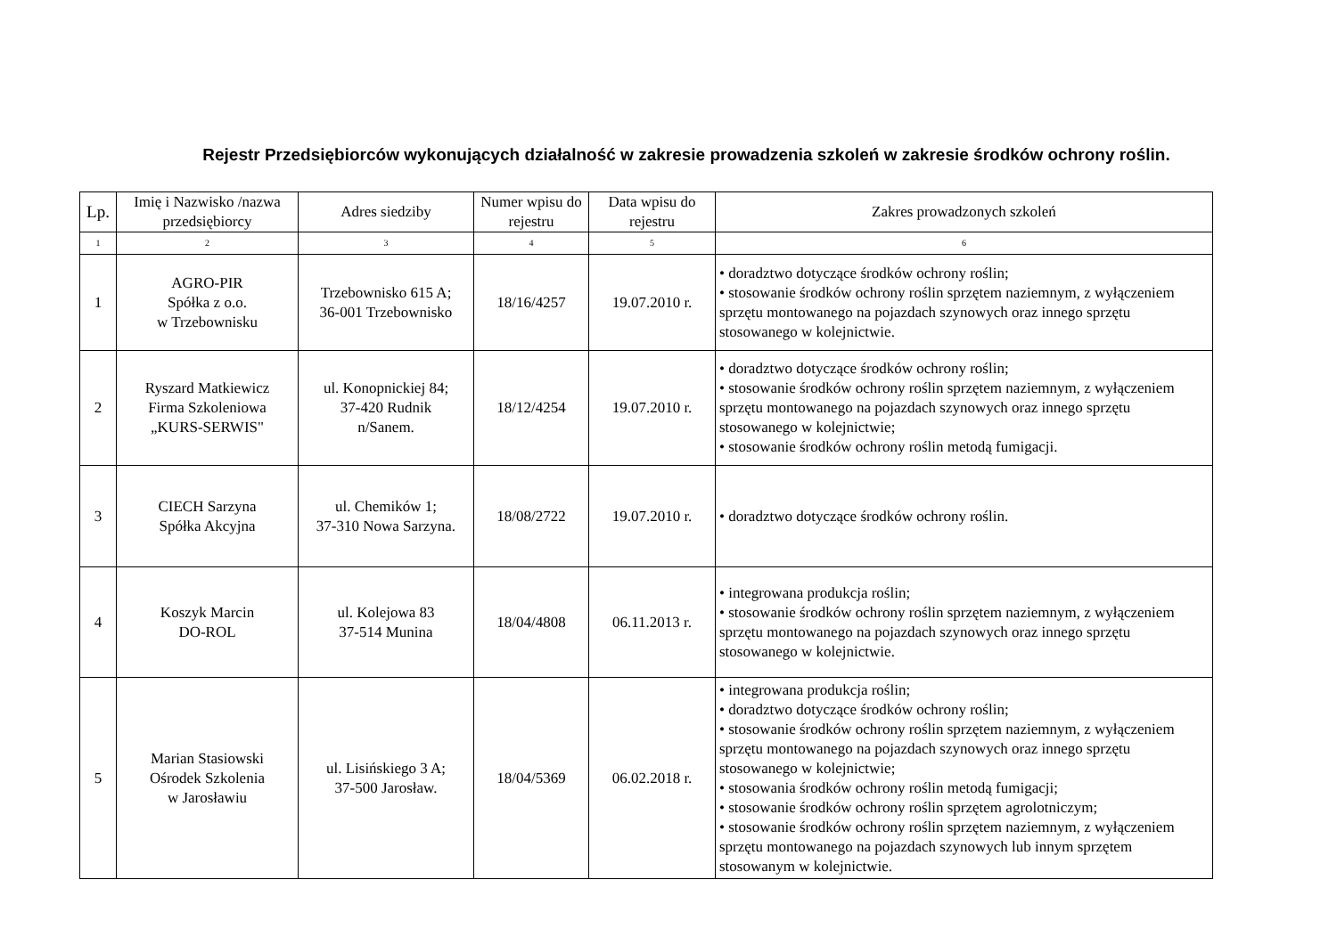Rejestr Przedsiębiorców wykonujących działalność w zakresie prowadzenia szkoleń w zakresie środków ochrony roślin.
| Lp. | Imię i Nazwisko /nazwa przedsiębiorcy | Adres siedziby | Numer wpisu do rejestru | Data wpisu do rejestru | Zakres prowadzonych szkoleń |
| --- | --- | --- | --- | --- | --- |
| 1 | 2 | 3 | 4 | 5 | 6 |
| 1 | AGRO-PIR Spółka z o.o. w Trzebownisku | Trzebownisko 615 A; 36-001 Trzebownisko | 18/16/4257 | 19.07.2010 r. | • doradztwo dotyczące środków ochrony roślin; • stosowanie środków ochrony roślin sprzętem naziemnym, z wyłączeniem sprzętu montowanego na pojazdach szynowych oraz innego sprzętu stosowanego w kolejnictwie. |
| 2 | Ryszard Matkiewicz Firma Szkoleniowa „KURS-SERWIS" | ul. Konopnickiej 84; 37-420 Rudnik n/Sanem. | 18/12/4254 | 19.07.2010 r. | • doradztwo dotyczące środków ochrony roślin; • stosowanie środków ochrony roślin sprzętem naziemnym, z wyłączeniem sprzętu montowanego na pojazdach szynowych oraz innego sprzętu stosowanego w kolejnictwie; • stosowanie środków ochrony roślin metodą fumigacji. |
| 3 | CIECH Sarzyna Spółka Akcyjna | ul. Chemików 1; 37-310 Nowa Sarzyna. | 18/08/2722 | 19.07.2010 r. | • doradztwo dotyczące środków ochrony roślin. |
| 4 | Koszyk Marcin DO-ROL | ul. Kolejowa 83 37-514 Munina | 18/04/4808 | 06.11.2013 r. | • integrowana produkcja roślin; • stosowanie środków ochrony roślin sprzętem naziemnym, z wyłączeniem sprzętu montowanego na pojazdach szynowych oraz innego sprzętu stosowanego w kolejnictwie. |
| 5 | Marian Stasiowski Ośrodek Szkolenia w Jarosławiu | ul. Lisińskiego 3 A; 37-500 Jarosław. | 18/04/5369 | 06.02.2018 r. | • integrowana produkcja roślin; • doradztwo dotyczące środków ochrony roślin; • stosowanie środków ochrony roślin sprzętem naziemnym, z wyłączeniem sprzętu montowanego na pojazdach szynowych oraz innego sprzętu stosowanego w kolejnictwie; • stosowania środków ochrony roślin metodą fumigacji; • stosowanie środków ochrony roślin sprzętem agrolotniczym; • stosowanie środków ochrony roślin sprzętem naziemnym, z wyłączeniem sprzętu montowanego na pojazdach szynowych lub innym sprzętem stosowanym w kolejnictwie. |